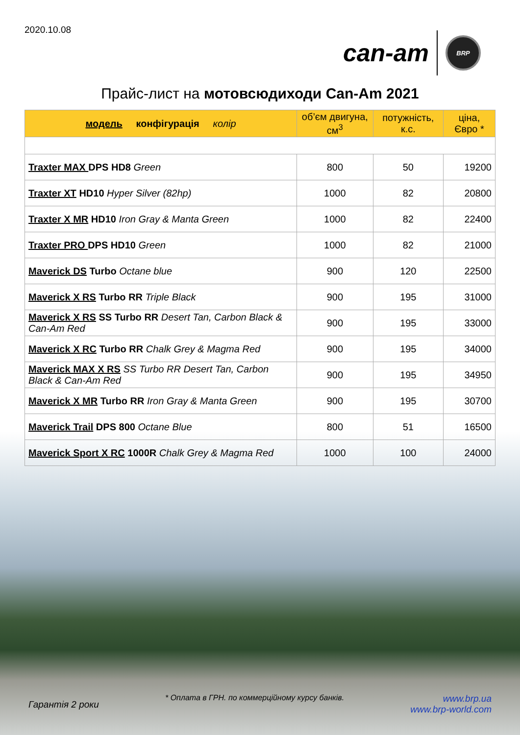2020.10.08
can-am BRP
Прайс-лист на мотовсюдиходи Can-Am 2021
| модель конфігурація колір | об’єм двигуна, см<sup>3</sup> | потужність, к.с. | ціна, Євро * |
| --- | --- | --- | --- |
| Traxter MAX DPS HD8 Green | 800 | 50 | 19200 |
| Traxter XT HD10 Hyper Silver (82hp) | 1000 | 82 | 20800 |
| Traxter X MR HD10 Iron Gray & Manta Green | 1000 | 82 | 22400 |
| Traxter PRO DPS HD10 Green | 1000 | 82 | 21000 |
| Maverick DS Turbo Octane blue | 900 | 120 | 22500 |
| Maverick X RS Turbo RR Triple Black | 900 | 195 | 31000 |
| Maverick X RS SS Turbo RR Desert Tan, Carbon Black & Can-Am Red | 900 | 195 | 33000 |
| Maverick X RC Turbo RR Chalk Grey & Magma Red | 900 | 195 | 34000 |
| Maverick MAX X RS SS Turbo RR Desert Tan, Carbon Black & Can-Am Red | 900 | 195 | 34950 |
| Maverick X MR Turbo RR Iron Gray & Manta Green | 900 | 195 | 30700 |
| Maverick Trail DPS 800 Octane Blue | 800 | 51 | 16500 |
| Maverick Sport X RC 1000R Chalk Grey & Magma Red | 1000 | 100 | 24000 |
Гарантія 2 роки * Оплата в ГРН. по коммерційному курсу банків. www.brp.ua
www.brp-world.com